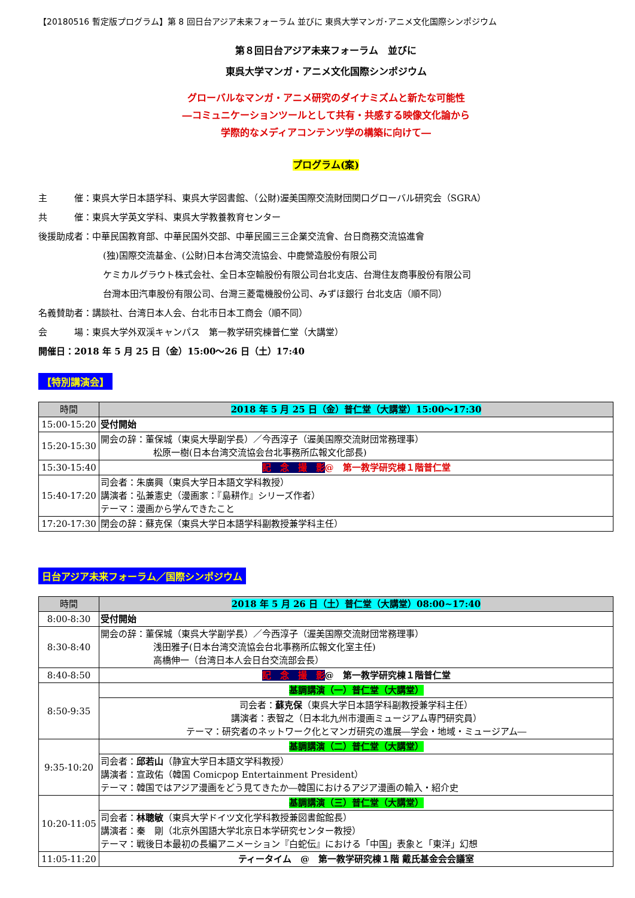【20180516 暫定版プログラム】第 8 回日台アジア未来フォーラム 並びに 東呉大学マンガ･アニメ文化国際シンポジウム
第８回日台アジア未来フォーラム　並びに
東呉大学マンガ・アニメ文化国際シンポジウム
グローバルなマンガ・アニメ研究のダイナミズムと新たな可能性
―コミュニケーションツールとして共有・共感する映像文化論から
学際的なメディアコンテンツ学の構築に向けて―
プログラム(案)
主　　　催：東呉大学日本語学科、東呉大学図書館、（公財)渥美国際交流財団関口グローバル研究会（SGRA）
共　　　催：東呉大学英文学科、東呉大学教養教育センター
後援助成者：中華民国教育部、中華民国外交部、中華民國三三企業交流會、台日商務交流協進會
(独)国際交流基金、(公財)日本台湾交流協会、中鹿營造股份有限公司
ケミカルグラウト株式会社、全日本空輸股份有限公司台北支店、台灣住友商事股份有限公司
台灣本田汽車股份有限公司、台灣三菱電機股份公司、みずほ銀行 台北支店（順不同）
名義賛助者：講談社、台湾日本人会、台北市日本工商会（順不同）
会　　　場：東呉大学外双渓キャンパス　第一教学研究棟普仁堂（大講堂）
開催日：2018 年 5 月 25 日（金）15:00～26 日（土）17:40
【特別講演会】
| 時間 | 2018 年 5 月 25 日（金）普仁堂（大講堂）15:00～17:30 |
| --- | --- |
| 15:00-15:20 | 受付開始 |
| 15:20-15:30 | 開会の辞：董保城（東吳大學副学長）／今西淳子（渥美国際交流財団常務理事） 松原一樹(日本台湾交流協会台北事務所広報文化部長) |
| 15:30-15:40 | 記 念 撮 影 @ 第一教学研究棟１階普仁堂 |
| 15:40-17:20 | 司会者：朱廣興（東呉大学日本語文学科教授） 講演者：弘兼憲史（漫画家：『島耕作』シリーズ作者） テーマ：漫画から学んできたこと |
| 17:20-17:30 | 閉会の辞：蘇克保（東呉大学日本語学科副教授兼学科主任） |
日台アジア未来フォーラム／国際シンポジウム
| 時間 | 2018 年 5 月 26 日（土）普仁堂（大講堂）08:00~17:40 |
| --- | --- |
| 8:00-8:30 | 受付開始 |
| 8:30-8:40 | 開会の辞：董保城（東呉大学副学長）／今西淳子（渥美国際交流財団常務理事） 浅田雅子(日本台湾交流協会台北事務所広報文化室主任) 高橋伸一（台湾日本人会日台交流部会長） |
| 8:40-8:50 | 記 念 撮 影 @ 第一教学研究棟１階普仁堂 |
| 8:50-9:35 | 基調講演（一）普仁堂（大講堂） |
| | 司会者： 蘇克保 （東呉大学日本語学科副教授兼学科主任） 講演者：表智之（日本北九州市漫画ミュージアム専門研究員） テーマ：研究者のネットワーク化とマンガ研究の進展―学会・地域・ミュージアム― |
| 9:35-10:20 | 基調講演（二）普仁堂（大講堂） |
| | 司会者： 邱若山 （静宜大学日本語文学科教授） 講演者：宣政佑（韓国 Comicpop Entertainment President） テーマ：韓国ではアジア漫画をどう見てきたか―韓国におけるアジア漫画の輸入・紹介史 |
| 10:20-11:05 | 基調講演（三）普仁堂（大講堂） |
| | 司会者： 林聰敏 （東呉大学ドイツ文化学科教授兼図書館館長） 講演者：秦 剛（北京外国語大学北京日本学研究センター教授） テーマ：戦後日本最初の長編アニメーション『白蛇伝』における「中国」表象と「東洋」幻想 |
| 11:05-11:20 | ティータイム @ 第一教学研究棟１階 戴氏基金会会議室 |